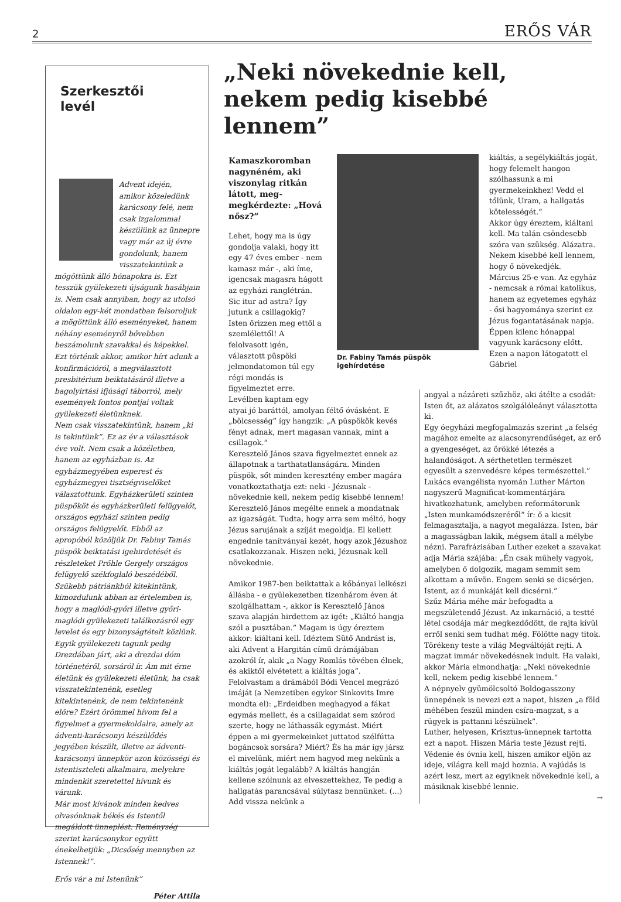2 ERŐS VÁR
Szerkesztői
levél
Advent idején, amikor közeledünk karácsony felé, nem csak izgalommal készülünk az ünnepre vagy már az új évre gondolunk, hanem visszatekintünk a mögöttünk álló hónapokra is. Ezt tesszük gyülekezeti újságunk hasábjain is. Nem csak annyiban, hogy az utolsó oldalon egy-két mondatban felsoroljuk a mögöttünk álló eseményeket, hanem néhány eseményről bővebben beszámolunk szavakkal és képekkel. Ezt történik akkor, amikor hírt adunk a konfirmációról, a megválasztott presbitérium beiktatásáról illetve a bagolyirtási ifjúsági táborról, mely események fontos pontjai voltak gyülekezeti életünknek.
Nem csak visszatekintünk, hanem „ki is tekintünk”. Ez az év a választások éve volt. Nem csak a közéletben, hanem az egyházban is. Az egyházmegyében esperest és egyházmegyei tisztségviselőket választottunk. Egyházkerületi szinten püspököt és egyházkerületi felügyelőt, országos egyházi szinten pedig országos felügyelőt. Ebből az apropóból közöljük Dr. Fabiny Tamás püspök beiktatási igehirdetését és részleteket Prőhle Gergely országos felügyelő székfoglaló beszédéből. Szűkebb pátriánkból kitekintünk, kimozdulunk abban az értelemben is, hogy a maglódi-győri illetve győri-maglódi gyülekezeti találkozásról egy levelet és egy bizonyságtételt közlünk. Egyik gyülekezeti tagunk pedig Drezdában járt, aki a drezdai dóm történetéről, sorsáról ír. Ám mit érne életünk és gyülekezeti életünk, ha csak visszatekintenénk, esetleg kitekintenénk, de nem tekintenénk előre? Ezért örömmel hívom fel a figyelmet a gyermekoldalra, amely az ádventi-karácsonyi készülődés jegyében készült, illetve az ádventi-karácsonyi ünnepkör azon közösségi és istentiszteleti alkalmaira, melyekre mindenkit szeretettel hívunk és várunk.
Már most kívánok minden kedves olvasónknak békés és Istentől megáldott ünneplést. Reménység szerint karácsonykor együtt énekelhetjük: „Dicsőség mennyben az Istennek!”.
Erős vár a mi Istenünk”
Péter Attila
„Neki növekednie kell, nekem pedig kisebbé lennem”
Kamaszkoromban nagynéném, aki viszonylag ritkán látott, meg-megkérdezte: „Hová nősz?”
Lehet, hogy ma is úgy gondolja valaki, hogy itt egy 47 éves ember - nem kamasz már -, aki íme, igencsak magasra hágott az egyházi ranglétrán. Sic itur ad astra? Így jutunk a csillagokig? Isten őrizzen meg ettől a szemlélettől! A felolvasott igén, választott püspöki jelmondatomon túl egy régi mondás is figyelmeztet erre. Levélben kaptam egy
atyai jó baráttól, amolyan féltő óvásként. E „bölcsesség” így hangzik: „A püspökök kevés fényt adnak, mert magasan vannak, mint a csillagok.”
Keresztelő János szava figyelmeztet ennek az állapotnak a tarthatatlanságára. Minden püspök, sőt minden keresztény ember magára vonatkoztathatja ezt: neki - Jézusnak - növekednie kell, nekem pedig kisebbé lennem!
Keresztelő János megélte ennek a mondatnak az igazságát. Tudta, hogy arra sem méltó, hogy Jézus sarujának a szíját megoldja. El kellett engednie tanítványai kezét, hogy azok Jézushoz csatlakozzanak. Hiszen neki, Jézusnak kell növekednie.
Amikor 1987-ben beiktattak a kőbányai lelkészi állásba - e gyülekezetben tizenhárom éven át szolgálhattam -, akkor is Keresztelő János szava alapján hirdettem az igét: „Kiáltó hangja szól a pusztában.” Magam is úgy éreztem akkor: kiáltani kell. Idéztem Sütő Andrást is, aki Advent a Hargitán című drámájában azokról ír, akik „a Nagy Romlás tövében élnek, és akiktől elvétetett a kiáltás joga”. Felolvastam a drámából Bódi Vencel megrázó imáját (a Nemzetiben egykor Sinkovits Imre mondta el): „Erdeidben meghagyod a fákat egymás mellett, és a csillagaidat sem szórod szerte, hogy ne láthassák egymást. Miért éppen a mi gyermekeinket juttatod szélfútta bogáncsok sorsára? Miért? És ha már így jársz el mivelünk, miért nem hagyod meg nekünk a kiáltás jogát legalább? A kiáltás hangján kellene szólnunk az elveszettekhez, Te pedig a hallgatás parancsával súlytasz bennünket. (...) Add vissza nekünk a
Dr. Fabiny Tamás püspök igehírdetése
kiáltás, a segélykiáltás jogát, hogy felemelt hangon szólhassunk a mi gyermekeinkhez! Vedd el tőlünk, Uram, a hallgatás kötelességét.”
Akkor úgy éreztem, kiáltani kell. Ma talán csöndesebb szóra van szükség. Alázatra. Nekem kisebbé kell lennem, hogy ő növekedjék.
Március 25-e van. Az egyház - nemcsak a római katolikus, hanem az egyetemes egyház - ősi hagyománya szerint ez Jézus fogantatásának napja. Éppen kilenc hónappal vagyunk karácsony előtt. Ezen a napon látogatott el Gábriel
angyal a názáreti szűzhöz, aki átélte a csodát: Isten őt, az alázatos szolgálóleányt választotta ki.
Egy óegyházi megfogalmazás szerint „a felség magához emelte az alacsonyrendűséget, az erő a gyengeséget, az örökké létezés a halandóságot. A sérthetetlen természet egyesült a szenvedésre képes természettel.”
Lukács evangélista nyomán Luther Márton nagyszerű Magnificat-kommentárjára hivatkozhatunk, amelyben reformátorunk „Isten munkamódszeréről” ír: ő a kicsit felmagasztalja, a nagyot megalázza. Isten, bár a magasságban lakik, mégsem átall a mélybe nézni. Parafrázisában Luther ezeket a szavakat adja Mária szájába: „Én csak műhely vagyok, amelyben ő dolgozik, magam semmit sem alkottam a művön. Engem senki se dicsérjen. Istent, az ő munkáját kell dicsérni.”
Szűz Mária méhe már befogadta a megszületendő Jézust. Az inkarnáció, a testté létel csodája már megkezdődött, de rajta kívül erről senki sem tudhat még. Fölötte nagy titok. Törékeny teste a világ Megváltóját rejti. A magzat immár növekedésnek indult. Ha valaki, akkor Mária elmondhatja: „Neki növekednie kell, nekem pedig kisebbé lennem.”
A népnyelv gyümölcsoltó Boldogasszony ünnepének is nevezi ezt a napot, hiszen „a föld méhében feszül minden csíra-magzat, s a rügyek is pattanni készülnek”.
Luther, helyesen, Krisztus-ünnepnek tartotta ezt a napot. Hiszen Mária teste Jézust rejti. Védenie és óvnia kell, hiszen amikor eljön az ideje, világra kell majd hoznia. A vajúdás is azért lesz, mert az egyiknek növekednie kell, a másiknak kisebbé lennie.
→